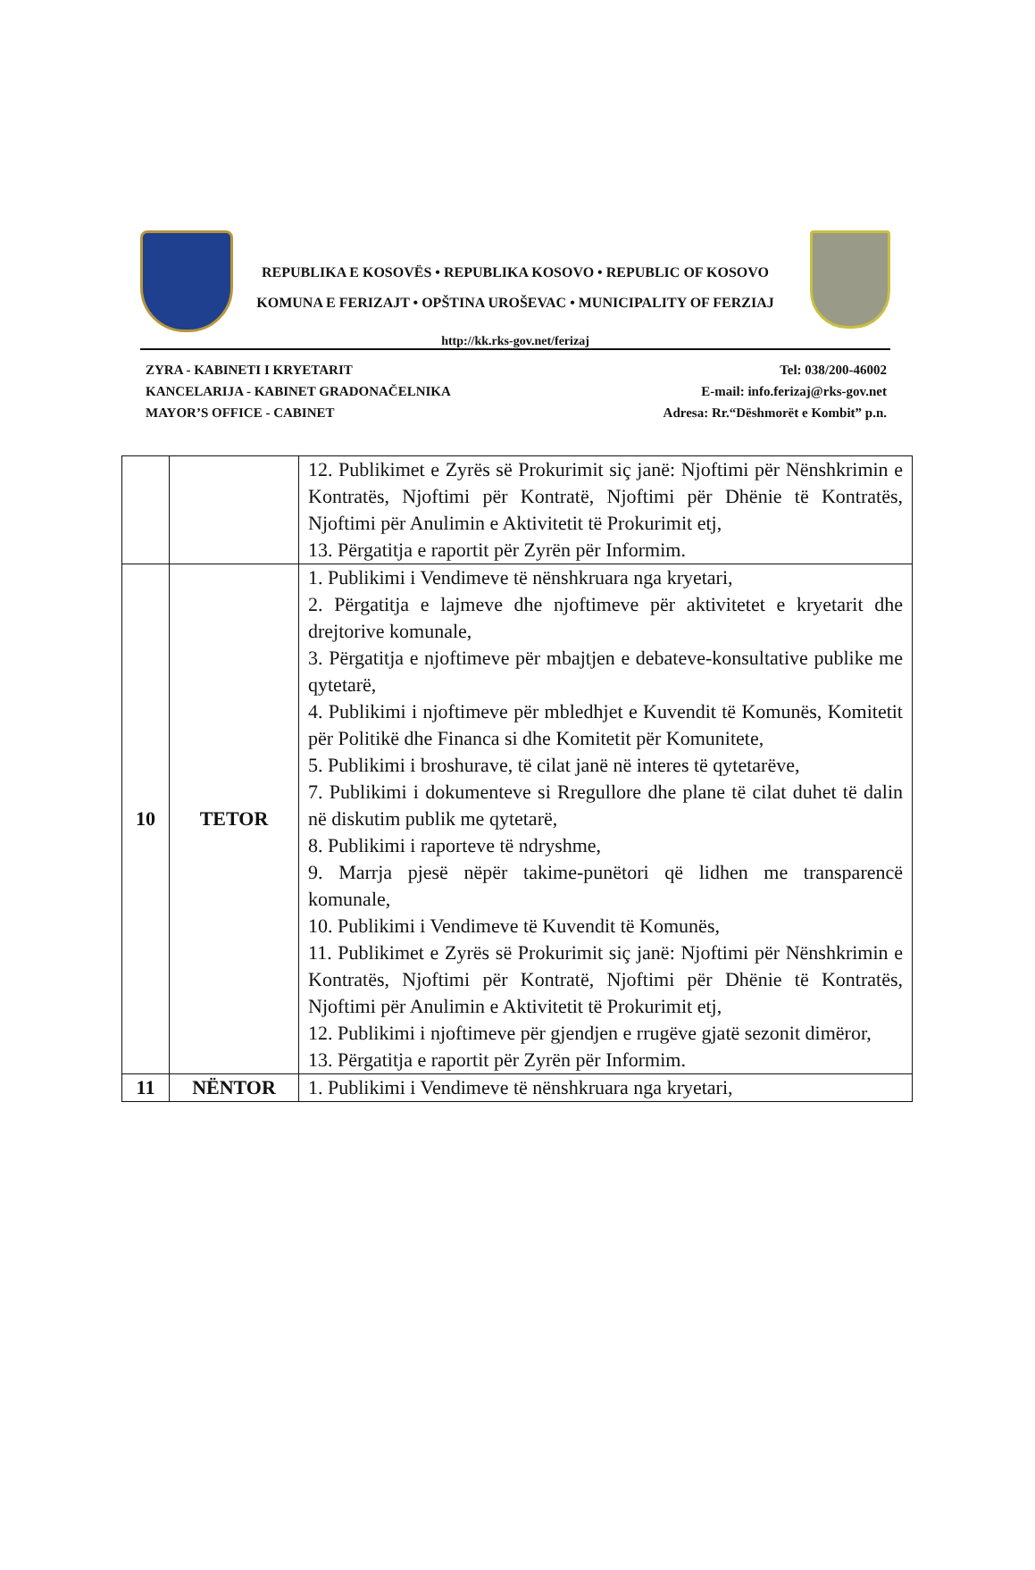REPUBLIKA E KOSOVËS • REPUBLIKA KOSOVO • REPUBLIC OF KOSOVO
KOMUNA E FERIZAJT • OPŠTINA UROŠEVAC • MUNICIPALITY OF FERZIAJ
http://kk.rks-gov.net/ferizaj
ZYRA - KABINETI I KRYETARIT
KANCELARIJA - KABINET GRADONAČELNIKA
MAYOR’S OFFICE - CABINET
Tel: 038/200-46002
E-mail: info.ferizaj@rks-gov.net
Adresa: Rr.“Dëshmorët e Kombit” p.n.
| | | 12. Publikimet e Zyrës së Prokurimit siç janë: Njoftimi për Nënshkrimin e Kontratës, Njoftimi për Kontratë, Njoftimi për Dhënie të Kontratës, Njoftimi për Anulimin e Aktivitetit të Prokurimit etj, 13. Përgatitja e raportit për Zyrën për Informim. |
| 10 | TETOR | 1. Publikimi i Vendimeve të nënshkruara nga kryetari, 2. Përgatitja e lajmeve dhe njoftimeve për aktivitetet e kryetarit dhe drejtorive komunale, 3. Përgatitja e njoftimeve për mbajtjen e debateve-konsultative publike me qytetarë, 4. Publikimi i njoftimeve për mbledhjet e Kuvendit të Komunës, Komitetit për Politikë dhe Financa si dhe Komitetit për Komunitete, 5. Publikimi i broshurave, të cilat janë në interes të qytetarëve, 7. Publikimi i dokumenteve si Rregullore dhe plane të cilat duhet të dalin në diskutim publik me qytetarë, 8. Publikimi i raporteve të ndryshme, 9. Marrja pjesë nëpër takime-punëtori që lidhen me transparencë komunale, 10. Publikimi i Vendimeve të Kuvendit të Komunës, 11. Publikimet e Zyrës së Prokurimit siç janë: Njoftimi për Nënshkrimin e Kontratës, Njoftimi për Kontratë, Njoftimi për Dhënie të Kontratës, Njoftimi për Anulimin e Aktivitetit të Prokurimit etj, 12. Publikimi i njoftimeve për gjendjen e rrugëve gjatë sezonit dimëror, 13. Përgatitja e raportit për Zyrën për Informim. |
| 11 | NËNTOR | 1. Publikimi i Vendimeve të nënshkruara nga kryetari, |